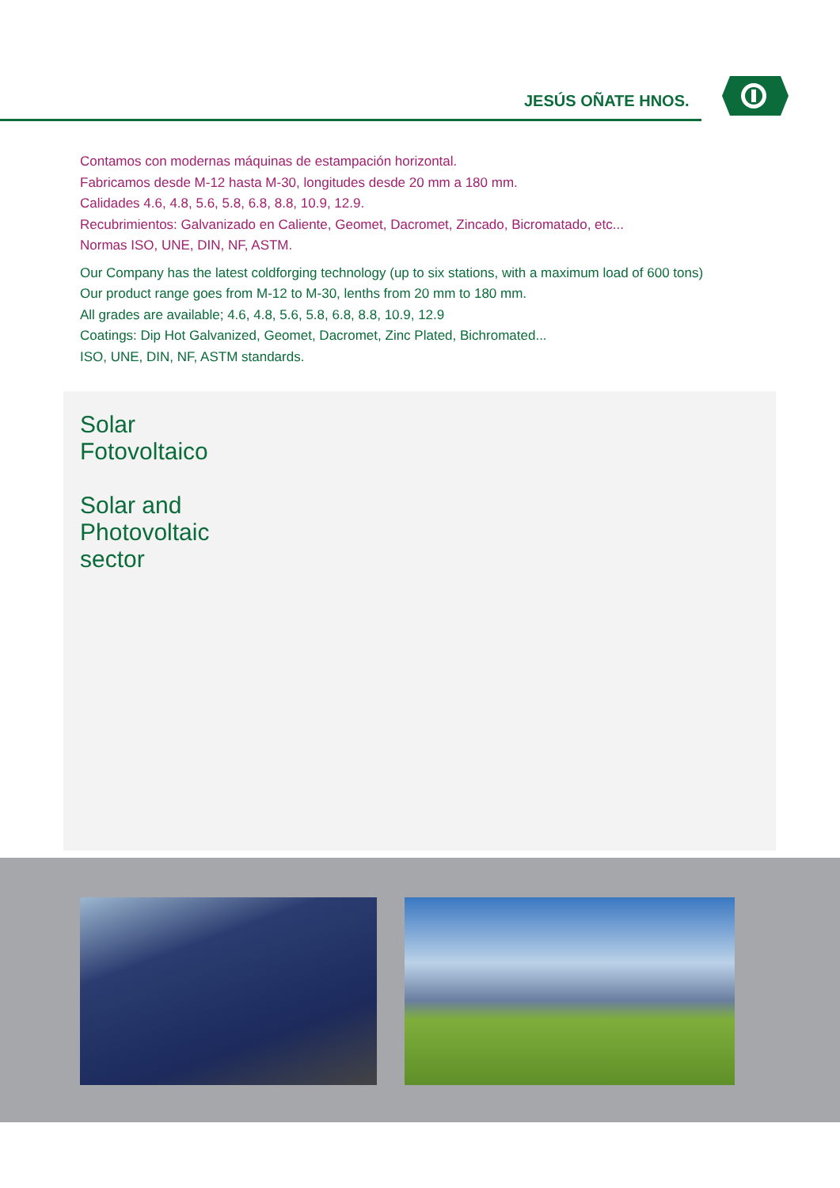JESÚS OÑATE HNOS.
Contamos con modernas máquinas de estampación horizontal.
Fabricamos desde M-12 hasta M-30, longitudes desde 20 mm a 180 mm.
Calidades 4.6, 4.8, 5.6, 5.8, 6.8, 8.8, 10.9, 12.9.
Recubrimientos: Galvanizado en Caliente, Geomet, Dacromet, Zincado, Bicromatado, etc...
Normas ISO, UNE, DIN, NF, ASTM.
Our Company has the latest coldforging technology (up to six stations, with a maximum load of 600 tons)
Our product range goes from M-12 to M-30, lenths from 20 mm to 180 mm.
All grades are available; 4.6, 4.8, 5.6, 5.8, 6.8, 8.8, 10.9, 12.9
Coatings: Dip Hot Galvanized, Geomet, Dacromet, Zinc Plated, Bichromated...
ISO, UNE, DIN, NF, ASTM standards.
Solar
Fotovoltaico
Solar and
Photovoltaic
sector